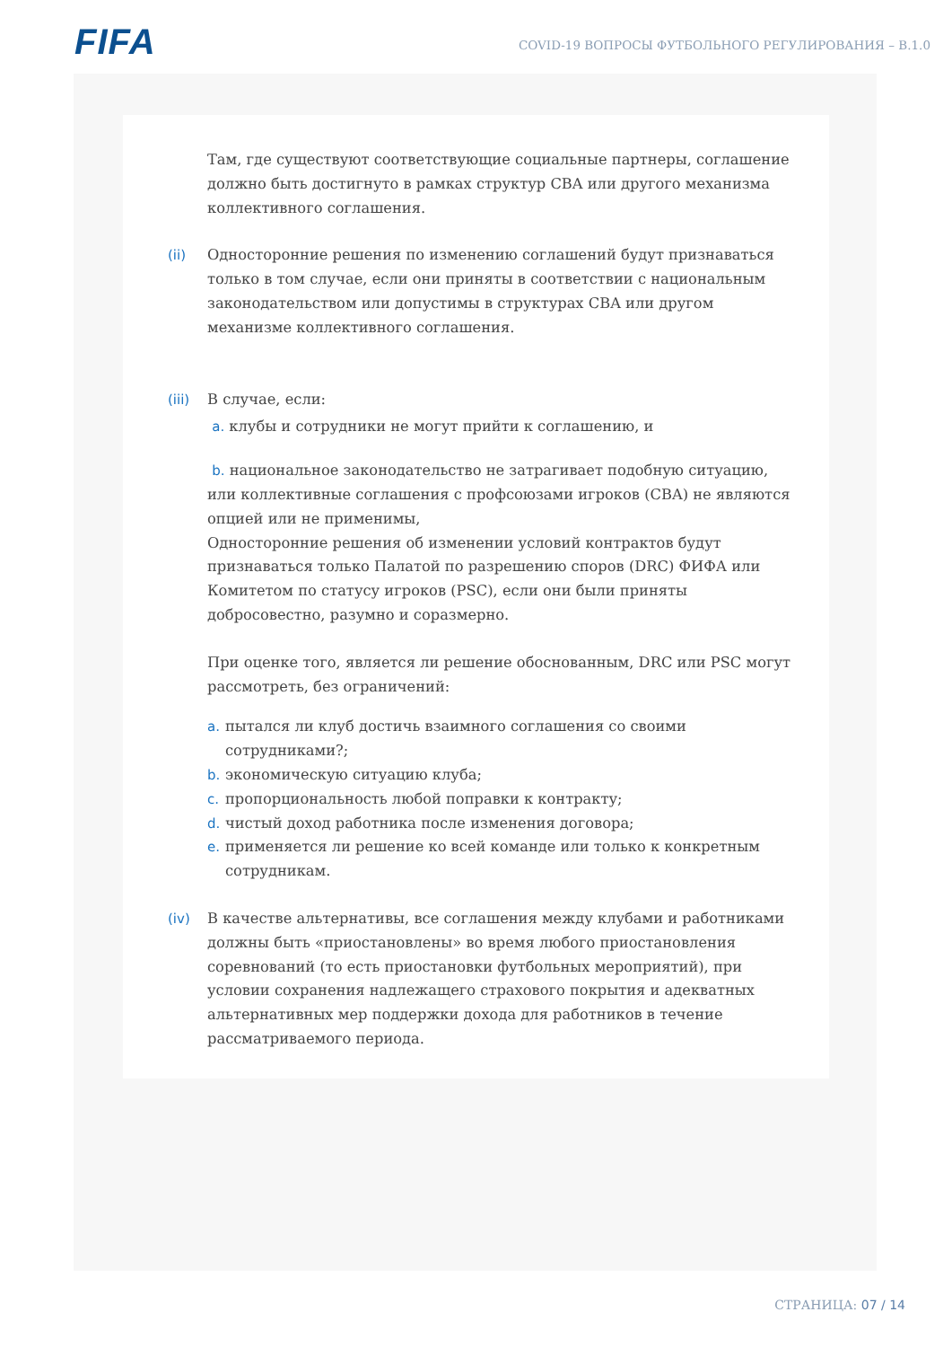FIFA
COVID-19 ВОПРОСЫ ФУТБОЛЬНОГО РЕГУЛИРОВАНИЯ – В.1.0
Там, где существуют соответствующие социальные партнеры, соглашение должно быть достигнуто в рамках структур CBA или другого механизма коллективного соглашения.
(ii) Односторонние решения по изменению соглашений будут признаваться только в том случае, если они приняты в соответствии с национальным законодательством или допустимы в структурах CBA или другом механизме коллективного соглашения.
(iii)
В случае, если:
a. клубы и сотрудники не могут прийти к соглашению, и
b. национальное законодательство не затрагивает подобную ситуацию, или коллективные соглашения с профсоюзами игроков (CBA) не являются опцией или не применимы,
Односторонние решения об изменении условий контрактов будут признаваться только Палатой по разрешению споров (DRC) ФИФА или Комитетом по статусу игроков (PSC), если они были приняты добросовестно, разумно и соразмерно.
При оценке того, является ли решение обоснованным, DRC или PSC могут рассмотреть, без ограничений:
a. пытался ли клуб достичь взаимного соглашения со своими сотрудниками?;
b. экономическую ситуацию клуба;
c. пропорциональность любой поправки к контракту;
d. чистый доход работника после изменения договора;
e. применяется ли решение ко всей команде или только к конкретным сотрудникам.
(iv) В качестве альтернативы, все соглашения между клубами и работниками должны быть «приостановлены» во время любого приостановления соревнований (то есть приостановки футбольных мероприятий), при условии сохранения надлежащего страхового покрытия и адекватных альтернативных мер поддержки дохода для работников в течение рассматриваемого периода.
СТРАНИЦА: 07 / 14